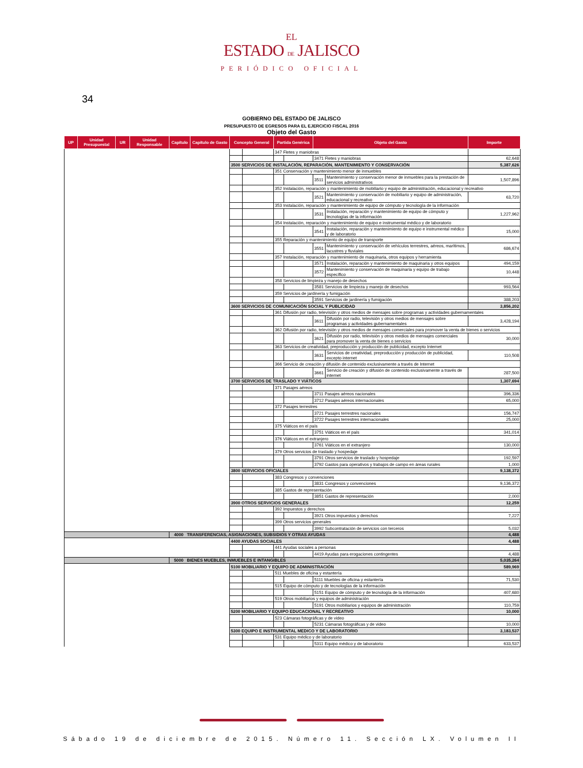EL
ESTADO DE JALISCO
PERIÓDICO OFICIAL
34
GOBIERNO DEL ESTADO DE JALISCO
PRESUPUESTO DE EGRESOS PARA EL EJERCICIO FISCAL 2016
Objeto del Gasto
| UP | Unidad Presupuestal | UR | Unidad Responsable | Capítulo | Capítulo de Gasto | Concepto General | | Partida Genérica | | Objeto del Gasto | | Importe |
| --- | --- | --- | --- | --- | --- | --- | --- | --- | --- | --- | --- | --- |
| | | | | | | | | 347 Fletes y maniobras | | | | |
| | | | | | | | | | | 3471 Fletes y maniobras | | 62,648 |
| | | | | | | 3500 SERVICIOS DE INSTALACIÓN, REPARACIÓN, MANTENIMIENTO Y CONSERVACIÓN | | | | | | 5,387,626 |
| | | | | | | | | 351 Conservación y mantenimiento menor de inmuebles | | | | |
| | | | | | | | | | | 3511 | Mantenimiento y conservación menor de inmuebles para la prestación de servicios administrativos | 1,507,896 |
| | | | | | | | | 352 Instalación, reparación y mantenimiento de mobiliario y equipo de administración, educacional y recreativo | | | | |
| | | | | | | | | | | 3521 | Mantenimiento y conservación de mobiliario y equipo de administración, educacional y recreativo | 63,720 |
| | | | | | | | | 353 Instalación, reparación y mantenimiento de equipo de cómputo y tecnología de la información | | | | |
| | | | | | | | | | | 3531 | Instalación, reparación y mantenimiento de equipo de cómputo y tecnologías de la información | 1,227,962 |
| | | | | | | | | 354 Instalación, reparación y mantenimiento de equipo e instrumental médico y de laboratorio | | | | |
| | | | | | | | | | | 3541 | Instalación, reparación y mantenimiento de equipo e instrumental médico y de laboratorio | 15,000 |
| | | | | | | | | 355 Reparación y mantenimiento de equipo de transporte | | | | |
| | | | | | | | | | | 3551 | Mantenimiento y conservación de vehículos terrestres, aéreos, marítimos, lacustres y fluviales | 686,674 |
| | | | | | | | | 357 Instalación, reparación y mantenimiento de maquinaria, otros equipos y herramienta | | | | |
| | | | | | | | | | | 3571 | Instalación, reparación y mantenimiento de maquinaria y otros equipos | 494,159 |
| | | | | | | | | | | 3572 | Mantenimiento y conservación de maquinaria y equipo de trabajo específico | 10,448 |
| | | | | | | | | 358 Servicios de limpieza y manejo de desechos | | | | |
| | | | | | | | | | | 3581 Servicios de limpieza y manejo de desechos | | 993,564 |
| | | | | | | | | 359 Servicios de jardinería y fumigación | | | | |
| | | | | | | | | | | 3591 Servicios de jardinería y fumigación | | 388,203 |
| | | | | | | 3600 SERVICIOS DE COMUNICACIÓN SOCIAL Y PUBLICIDAD | | | | | | 3,856,202 |
| | | | | | | | | 361 Difusión por radio, televisión y otros medios de mensajes sobre programas y actividades gubernamentales | | | | |
| | | | | | | | | | | 3611 | Difusión por radio, televisión y otros medios de mensajes sobre programas y actividades gubernamentales | 3,428,194 |
| | | | | | | | | 362 Difusión por radio, televisión y otros medios de mensajes comerciales para promover la venta de bienes o servicios | | | | |
| | | | | | | | | | | 3621 | Difusión por radio, televisión y otros medios de mensajes comerciales para promover la venta de bienes o servicios | 30,000 |
| | | | | | | | | 363 Servicios de creatividad, preproducción y producción de publicidad, excepto Internet | | | | |
| | | | | | | | | | | 3631 | Servicios de creatividad, preproducción y producción de publicidad, excepto internet | 110,508 |
| | | | | | | | | 366 Servicio de creación y difusión de contenido exclusivamente a través de Internet | | | | |
| | | | | | | | | | | 3661 | Servicio de creación y difusión de contenido exclusivamente a través de internet | 287,500 |
| | | | | | | 3700 SERVICIOS DE TRASLADO Y VIÁTICOS | | | | | | 1,307,694 |
| | | | | | | | | 371 Pasajes aéreos | | | | |
| | | | | | | | | | | 3711 Pasajes aéreos nacionales | | 396,336 |
| | | | | | | | | | | 3712 Pasajes aéreos internacionales | | 65,000 |
| | | | | | | | | 372 Pasajes terrestres | | | | |
| | | | | | | | | | | 3721 Pasajes terrestres nacionales | | 156,747 |
| | | | | | | | | | | 3722 Pasajes terrestres internacionales | | 25,000 |
| | | | | | | | | 375 Viáticos en el país | | | | |
| | | | | | | | | | | 3751 Viáticos en el país | | 341,014 |
| | | | | | | | | 376 Viáticos en el extranjero | | | | |
| | | | | | | | | | | 3761 Viáticos en el extranjero | | 130,000 |
| | | | | | | | | 379 Otros servicios de traslado y hospedaje | | | | |
| | | | | | | | | | | 3791 Otros servicios de traslado y hospedaje | | 192,597 |
| | | | | | | | | | | 3792 Gastos para operativos y trabajos de campo en áreas rurales | | 1,000 |
| | | | | | | 3800 SERVICIOS OFICIALES | | | | | | 9,138,372 |
| | | | | | | | | 383 Congresos y convenciones | | | | |
| | | | | | | | | | | 3831 Congresos y convenciones | | 9,136,372 |
| | | | | | | | | 385 Gastos de representación | | | | |
| | | | | | | | | | | 3851 Gastos de representación | | 2,000 |
| | | | | | | 3900 OTROS SERVICIOS GENERALES | | | | | | 12,259 |
| | | | | | | | | 392 Impuestos y derechos | | | | |
| | | | | | | | | | | 3921 Otros impuestos y derechos | | 7,227 |
| | | | | | | | | 399 Otros servicios generales | | | | |
| | | | | | | | | | | 3992 Subcontratación de servicios con terceros | | 5,032 |
| | | | | 4000 TRANSFERENCIAS, ASIGNACIONES, SUBSIDIOS Y OTRAS AYUDAS | | | | | | | | 4,488 |
| | | | | | | 4400 AYUDAS SOCIALES | | | | | | 4,488 |
| | | | | | | | | 441 Ayudas sociales a personas | | | | |
| | | | | | | | | | | 4419 Ayudas para erogaciones contingentes | | 4,488 |
| | | | | 5000 BIENES MUEBLES, INMUEBLES E INTANGIBLES | | | | | | | | 5,035,264 |
| | | | | | | 5100 MOBILIARIO Y EQUIPO DE ADMINISTRACIÓN | | | | | | 589,969 |
| | | | | | | | | 511 Muebles de oficina y estantería | | | | |
| | | | | | | | | | | 5111 Muebles de oficina y estantería | | 71,530 |
| | | | | | | | | 515 Equipo de cómputo y de tecnologías de la información | | | | |
| | | | | | | | | | | 5151 Equipo de cómputo y de tecnología de la información | | 407,680 |
| | | | | | | | | 519 Otros mobiliarios y equipos de administración | | | | |
| | | | | | | | | | | 5191 Otros mobiliarios y equipos de administración | | 110,759 |
| | | | | | | 5200 MOBILIARIO Y EQUIPO EDUCACIONAL Y RECREATIVO | | | | | | 10,000 |
| | | | | | | | | 523 Cámaras fotográficas y de video | | | | |
| | | | | | | | | | | 5231 Cámaras fotográficas y de video | | 10,000 |
| | | | | | | 5300 EQUIPO E INSTRUMENTAL MEDICO Y DE LABORATORIO | | | | | | 3,183,537 |
| | | | | | | | | 531 Equipo médico y de laboratorio | | | | |
| | | | | | | | | | | 5311 Equipo médico y de laboratorio | | 633,537 |
Sábado 19 de diciembre de 2015. Número 11. Sección LX. Volumen II